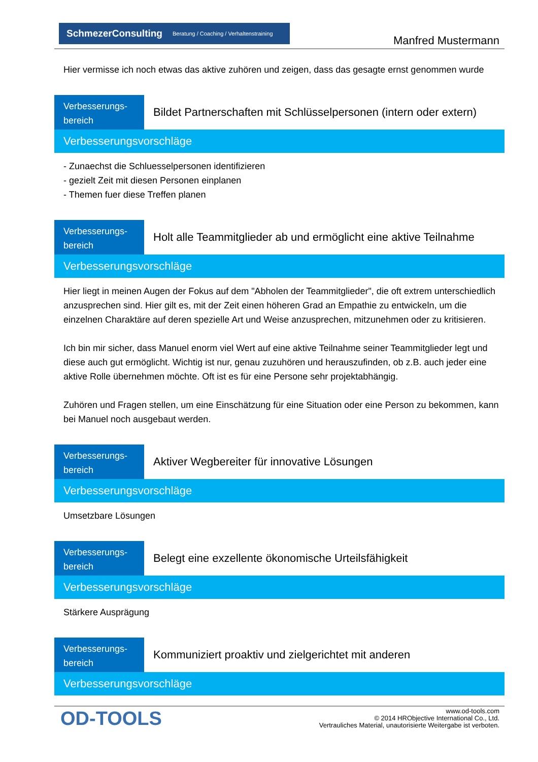SchmezerConsulting Beratung / Coaching / Verhaltenstraining
Manfred Mustermann
Hier vermisse ich noch etwas das aktive zuhören und zeigen, dass das gesagte ernst genommen wurde
Verbesserungs-
bereich
Bildet Partnerschaften mit Schlüsselpersonen (intern oder extern)
Verbesserungsvorschläge
- Zunaechst die Schluesselpersonen identifizieren
- gezielt Zeit mit diesen Personen einplanen
- Themen fuer diese Treffen planen
Verbesserungs-
bereich
Holt alle Teammitglieder ab und ermöglicht eine aktive Teilnahme
Verbesserungsvorschläge
Hier liegt in meinen Augen der Fokus auf dem "Abholen der Teammitglieder", die oft extrem unterschiedlich anzusprechen sind. Hier gilt es, mit der Zeit einen höheren Grad an Empathie zu entwickeln, um die einzelnen Charaktäre auf deren spezielle Art und Weise anzusprechen, mitzunehmen oder zu kritisieren.
Ich bin mir sicher, dass Manuel enorm viel Wert auf eine aktive Teilnahme seiner Teammitglieder legt und diese auch gut ermöglicht. Wichtig ist nur, genau zuzuhören und herauszufinden, ob z.B. auch jeder eine aktive Rolle übernehmen möchte. Oft ist es für eine Persone sehr projektabhängig.
Zuhören und Fragen stellen, um eine Einschätzung für eine Situation oder eine Person zu bekommen, kann bei Manuel noch ausgebaut werden.
Verbesserungs-
bereich
Aktiver Wegbereiter für innovative Lösungen
Verbesserungsvorschläge
Umsetzbare Lösungen
Verbesserungs-
bereich
Belegt eine exzellente ökonomische Urteilsfähigkeit
Verbesserungsvorschläge
Stärkere Ausprägung
Verbesserungs-
bereich
Kommuniziert proaktiv und zielgerichtet mit anderen
Verbesserungsvorschläge
OD-TOOLS
www.od-tools.com
© 2014 HRObjective International Co., Ltd.
Vertrauliches Material, unautorisierte Weitergabe ist verboten.